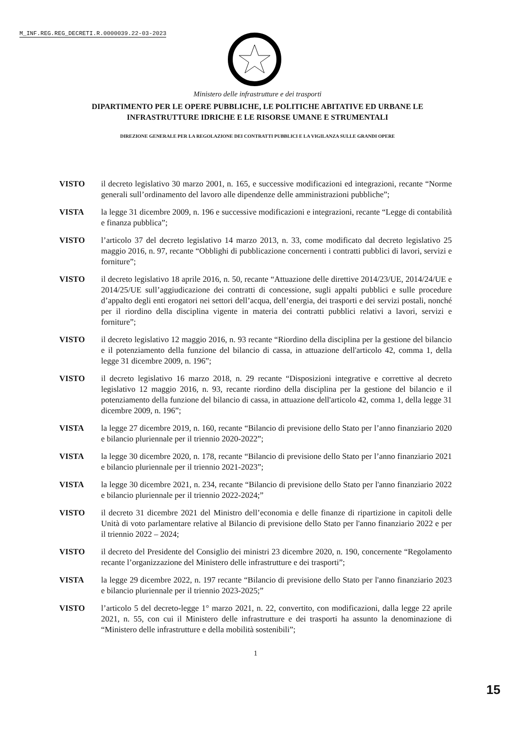M_INF.REG.REG_DECRETI.R.0000039.22-03-2023
Ministero delle infrastrutture e dei trasporti
DIPARTIMENTO PER LE OPERE PUBBLICHE, LE POLITICHE ABITATIVE ED URBANE LE
INFRASTRUTTURE IDRICHE E LE RISORSE UMANE E STRUMENTALI
DIREZIONE GENERALE PER LA REGOLAZIONE DEI CONTRATTI PUBBLICI E LA VIGILANZA SULLE GRANDI OPERE
VISTO il decreto legislativo 30 marzo 2001, n. 165, e successive modificazioni ed integrazioni, recante “Norme generali sull’ordinamento del lavoro alle dipendenze delle amministrazioni pubbliche”;
VISTA la legge 31 dicembre 2009, n. 196 e successive modificazioni e integrazioni, recante “Legge di contabilità e finanza pubblica”;
VISTO l’articolo 37 del decreto legislativo 14 marzo 2013, n. 33, come modificato dal decreto legislativo 25 maggio 2016, n. 97, recante “Obblighi di pubblicazione concernenti i contratti pubblici di lavori, servizi e forniture”;
VISTO il decreto legislativo 18 aprile 2016, n. 50, recante “Attuazione delle direttive 2014/23/UE, 2014/24/UE e 2014/25/UE sull’aggiudicazione dei contratti di concessione, sugli appalti pubblici e sulle procedure d’appalto degli enti erogatori nei settori dell’acqua, dell’energia, dei trasporti e dei servizi postali, nonché per il riordino della disciplina vigente in materia dei contratti pubblici relativi a lavori, servizi e forniture”;
VISTO il decreto legislativo 12 maggio 2016, n. 93 recante “Riordino della disciplina per la gestione del bilancio e il potenziamento della funzione del bilancio di cassa, in attuazione dell'articolo 42, comma 1, della legge 31 dicembre 2009, n. 196”;
VISTO il decreto legislativo 16 marzo 2018, n. 29 recante “Disposizioni integrative e correttive al decreto legislativo 12 maggio 2016, n. 93, recante riordino della disciplina per la gestione del bilancio e il potenziamento della funzione del bilancio di cassa, in attuazione dell'articolo 42, comma 1, della legge 31 dicembre 2009, n. 196”;
VISTA la legge 27 dicembre 2019, n. 160, recante “Bilancio di previsione dello Stato per l’anno finanziario 2020 e bilancio pluriennale per il triennio 2020-2022”;
VISTA la legge 30 dicembre 2020, n. 178, recante “Bilancio di previsione dello Stato per l’anno finanziario 2021 e bilancio pluriennale per il triennio 2021-2023”;
VISTA la legge 30 dicembre 2021, n. 234, recante “Bilancio di previsione dello Stato per l'anno finanziario 2022 e bilancio pluriennale per il triennio 2022-2024;”
VISTO il decreto 31 dicembre 2021 del Ministro dell’economia e delle finanze di ripartizione in capitoli delle Unità di voto parlamentare relative al Bilancio di previsione dello Stato per l'anno finanziario 2022 e per il triennio 2022 – 2024;
VISTO il decreto del Presidente del Consiglio dei ministri 23 dicembre 2020, n. 190, concernente “Regolamento recante l’organizzazione del Ministero delle infrastrutture e dei trasporti”;
VISTA la legge 29 dicembre 2022, n. 197 recante “Bilancio di previsione dello Stato per l'anno finanziario 2023 e bilancio pluriennale per il triennio 2023-2025;”
VISTO l’articolo 5 del decreto-legge 1° marzo 2021, n. 22, convertito, con modificazioni, dalla legge 22 aprile 2021, n. 55, con cui il Ministero delle infrastrutture e dei trasporti ha assunto la denominazione di “Ministero delle infrastrutture e della mobilità sostenibili”;
1
15